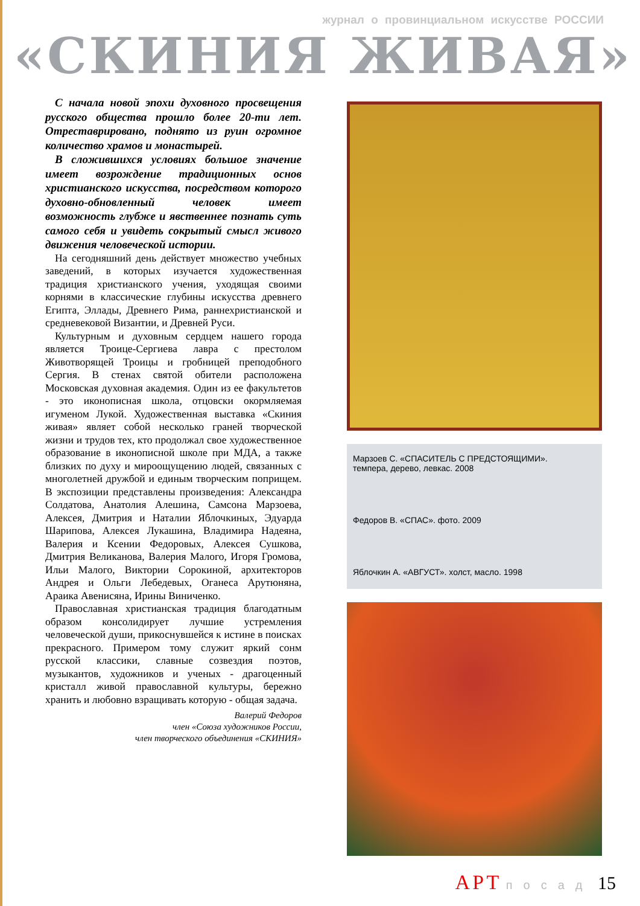журнал о провинциальном искусстве РОССИИ
«СКИНИЯ ЖИВАЯ»
С начала новой эпохи духовного просвещения русского общества прошло более 20-ти лет. Отреставрировано, поднято из руин огромное количество храмов и монастырей.
В сложившихся условиях большое значение имеет возрождение традиционных основ христианского искусства, посредством которого духовно-обновленный человек имеет возможность глубже и явственнее познать суть самого себя и увидеть сокрытый смысл живого движения человеческой истории.
На сегодняшний день действует множество учебных заведений, в которых изучается художественная традиция христианского учения, уходящая своими корнями в классические глубины искусства древнего Египта, Эллады, Древнего Рима, раннехристианской и средневековой Византии, и Древней Руси.
Культурным и духовным сердцем нашего города является Троице-Сергиева лавра с престолом Животворящей Троицы и гробницей преподобного Сергия. В стенах святой обители расположена Московская духовная академия. Один из ее факультетов - это иконописная школа, отцовски окормляемая игуменом Лукой. Художественная выставка «Скиния живая» являет собой несколько граней творческой жизни и трудов тех, кто продолжал свое художественное образование в иконописной школе при МДА, а также близких по духу и мироощущению людей, связанных с многолетней дружбой и единым творческим поприщем. В экспозиции представлены произведения: Александра Солдатова, Анатолия Алешина, Самсона Марзоева, Алексея, Дмитрия и Наталии Яблочкиных, Эдуарда Шарипова, Алексея Лукашина, Владимира Надеяна, Валерия и Ксении Федоровых, Алексея Сушкова, Дмитрия Великанова, Валерия Малого, Игоря Громова, Ильи Малого, Виктории Сорокиной, архитекторов Андрея и Ольги Лебедевых, Оганеса Арутюняна, Араика Авенисяна, Ирины Виниченко.
Православная христианская традиция благодатным образом консолидирует лучшие устремления человеческой души, прикоснувшейся к истине в поисках прекрасного. Примером тому служит яркий сонм русской классики, славные созвездия поэтов, музыкантов, художников и ученых - драгоценный кристалл живой православной культуры, бережно хранить и любовно взращивать которую - общая задача.
Валерий Федоров
член «Союза художников России,
член творческого объединения «СКИНИЯ»
Марзоев С. «СПАСИТЕЛЬ С ПРЕДСТОЯЩИМИ».
темпера, дерево, левкас. 2008
Федоров В. «СПАС». фото. 2009
Яблочкин А. «АВГУСТ». холст, масло. 1998
АРТ посад 15